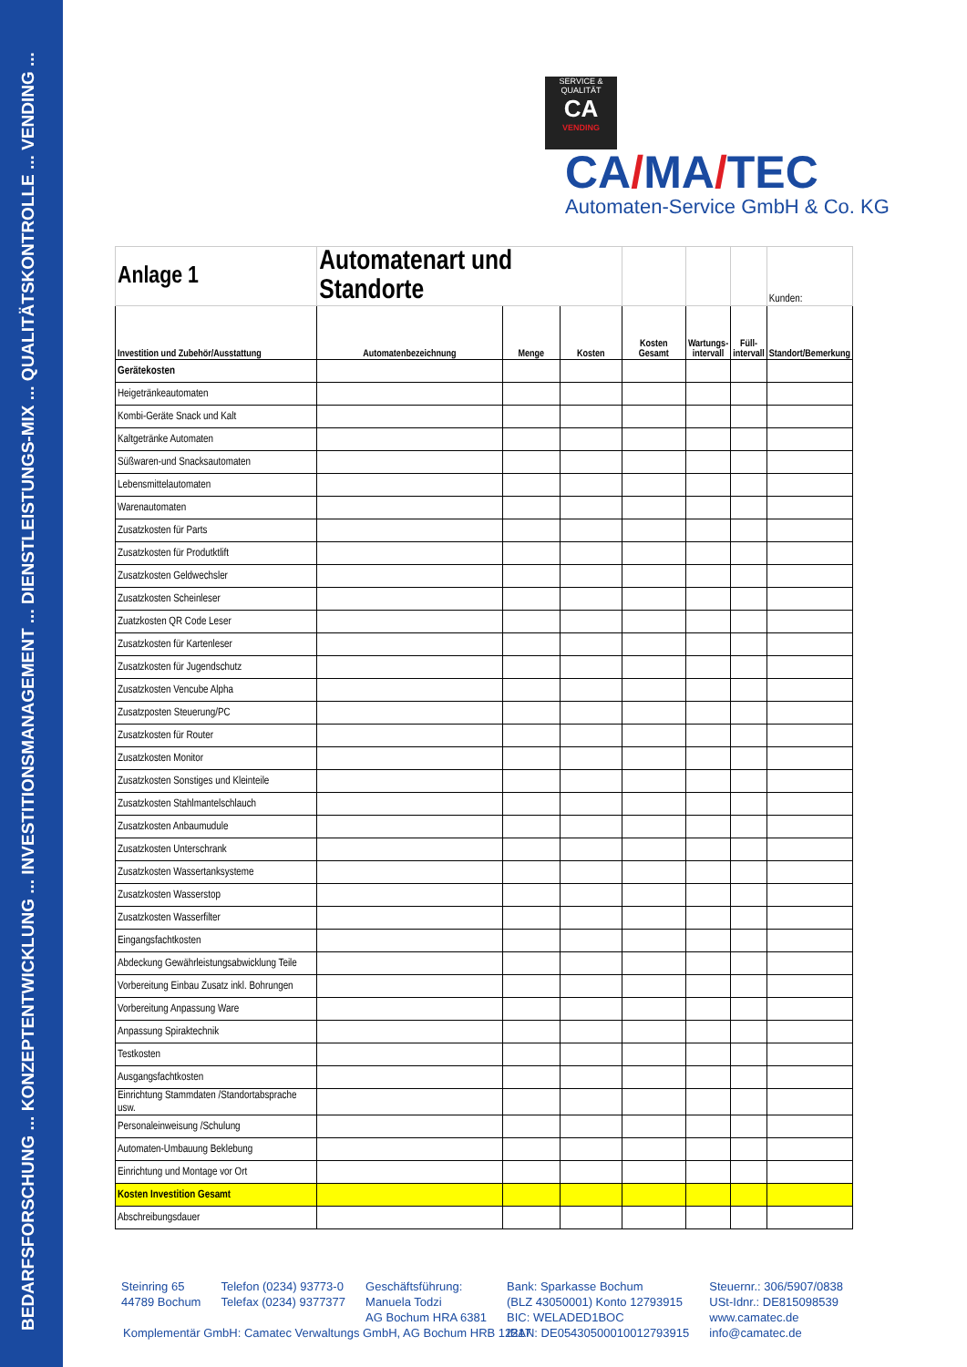BEDARFSFORSCHUNG ... KONZEPTENTWICKLUNG ... INVESTITIONSMANAGEMENT ... DIENSTLEISTUNGS-MIX ... QUALITÄTSKONTROLLE ... VENDING ...
SERVICE & QUALITÄT
CA
VENDING
CA/MA/TEC
Automaten-Service GmbH & Co. KG
| Anlage 1 | Automatenart und Standorte | | | | | | Kunden: |
| Investition und Zubehör/Ausstattung | Automatenbezeichnung | Menge | Kosten | Kosten Gesamt | Wartungs- intervall | Füll- intervall | Standort/Bemerkung |
| Gerätekosten | | | | | | | |
| Heigetränkeautomaten | | | | | | | |
| Kombi-Geräte Snack und Kalt | | | | | | | |
| Kaltgetränke Automaten | | | | | | | |
| Süßwaren-und Snacksautomaten | | | | | | | |
| Lebensmittelautomaten | | | | | | | |
| Warenautomaten | | | | | | | |
| Zusatzkosten für Parts | | | | | | | |
| Zusatzkosten für Produtktlift | | | | | | | |
| Zusatzkosten Geldwechsler | | | | | | | |
| Zusatzkosten Scheinleser | | | | | | | |
| Zuatzkosten QR Code Leser | | | | | | | |
| Zusatzkosten für Kartenleser | | | | | | | |
| Zusatzkosten für Jugendschutz | | | | | | | |
| Zusatzkosten Vencube Alpha | | | | | | | |
| Zusatzposten Steuerung/PC | | | | | | | |
| Zusatzkosten für Router | | | | | | | |
| Zusatzkosten Monitor | | | | | | | |
| Zusatzkosten Sonstiges und Kleinteile | | | | | | | |
| Zusatzkosten Stahlmantelschlauch | | | | | | | |
| Zusatzkosten Anbaumudule | | | | | | | |
| Zusatzkosten Unterschrank | | | | | | | |
| Zusatzkosten Wassertanksysteme | | | | | | | |
| Zusatzkosten Wasserstop | | | | | | | |
| Zusatzkosten Wasserfilter | | | | | | | |
| Eingangsfachtkosten | | | | | | | |
| Abdeckung Gewährleistungsabwicklung Teile | | | | | | | |
| Vorbereitung Einbau Zusatz inkl. Bohrungen | | | | | | | |
| Vorbereitung Anpassung Ware | | | | | | | |
| Anpassung Spiraktechnik | | | | | | | |
| Testkosten | | | | | | | |
| Ausgangsfachtkosten | | | | | | | |
| Einrichtung Stammdaten /Standortabsprache usw. | | | | | | | |
| Personaleinweisung /Schulung | | | | | | | |
| Automaten-Umbauung Beklebung | | | | | | | |
| Einrichtung und Montage vor Ort | | | | | | | |
| Kosten Investition Gesamt | | | | | | | |
| Abschreibungsdauer | | | | | | | |
Steinring 65
44789 Bochum
Telefon (0234) 93773-0
Telefax (0234) 9377377
Geschäftsführung:
Manuela Todzi
AG Bochum HRA 6381
Bank: Sparkasse Bochum
(BLZ 43050001) Konto 12793915
BIC: WELADED1BOC
IBAN: DE05430500010012793915
Steuernr.: 306/5907/0838
USt-Idnr.: DE815098539
www.camatec.de
info@camatec.de
Komplementär GmbH: Camatec Verwaltungs GmbH, AG Bochum HRB 12217